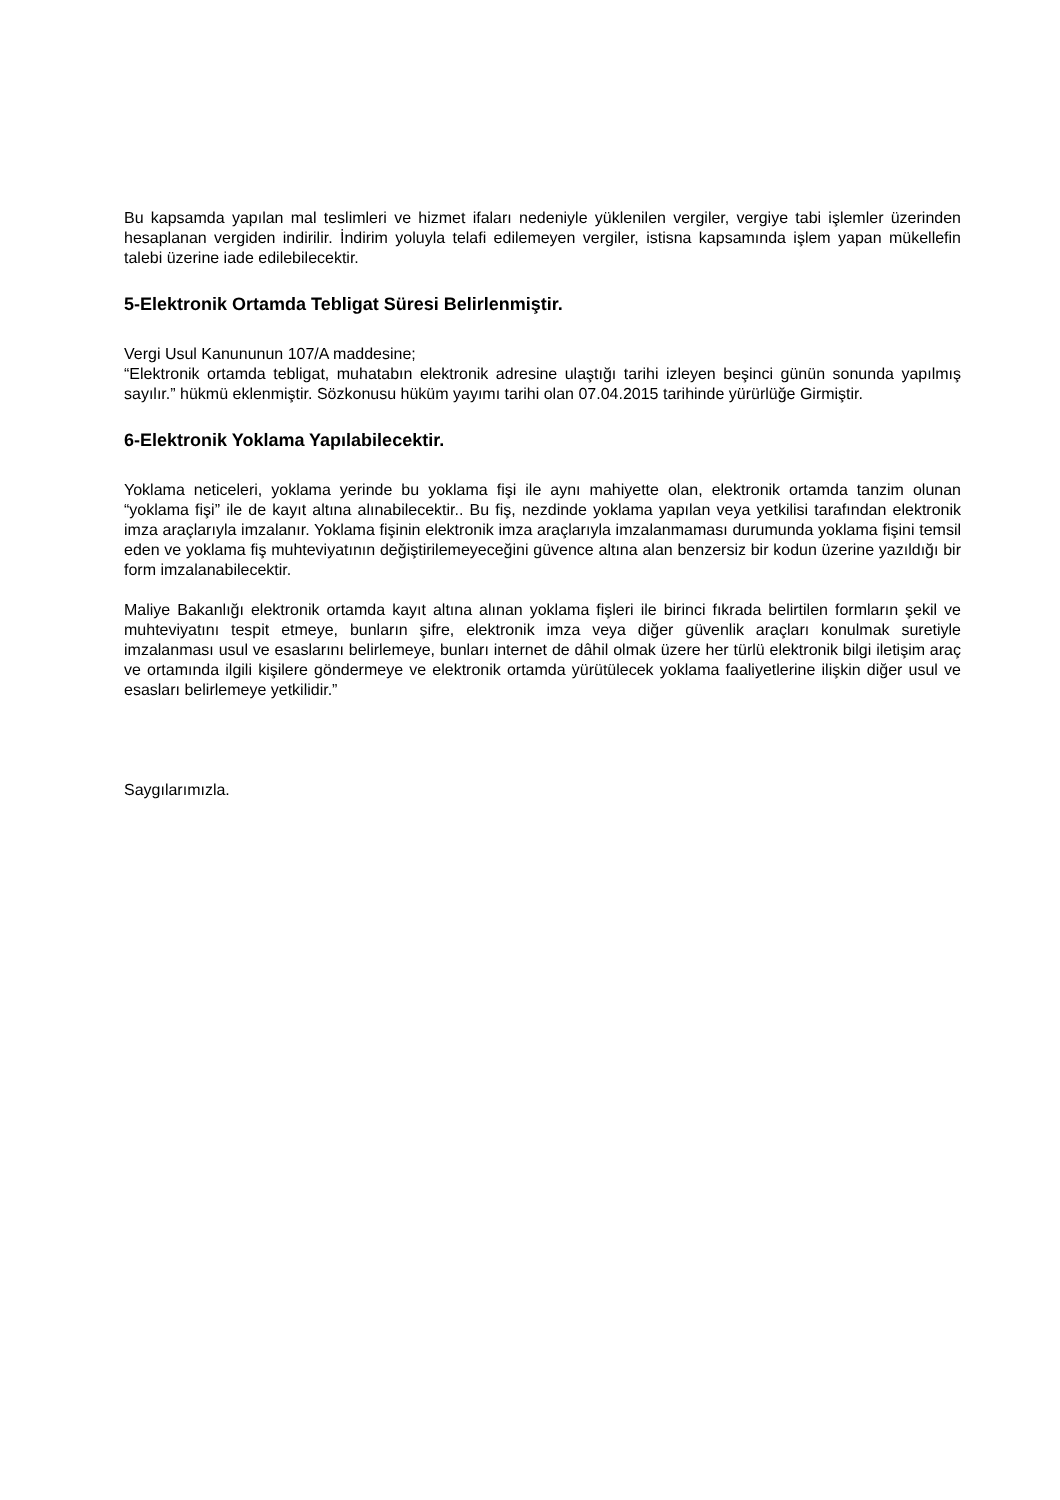Bu kapsamda yapılan mal teslimleri ve hizmet ifaları nedeniyle yüklenilen vergiler, vergiye tabi işlemler üzerinden hesaplanan vergiden indirilir. İndirim yoluyla telafi edilemeyen vergiler, istisna kapsamında işlem yapan mükellefin talebi üzerine iade edilebilecektir.
5-Elektronik Ortamda Tebligat Süresi Belirlenmiştir.
Vergi Usul Kanununun 107/A maddesine;
“Elektronik ortamda tebligat, muhatabın elektronik adresine ulaştığı tarihi izleyen beşinci günün sonunda yapılmış sayılır.” hükmü eklenmiştir. Sözkonusu hüküm yayımı tarihi olan 07.04.2015 tarihinde yürürlüğe Girmiştir.
6-Elektronik Yoklama Yapılabilecektir.
Yoklama neticeleri, yoklama yerinde bu yoklama fişi ile aynı mahiyette olan, elektronik ortamda tanzim olunan “yoklama fişi” ile de kayıt altına alınabilecektir.. Bu fiş, nezdinde yoklama yapılan veya yetkilisi tarafından elektronik imza araçlarıyla imzalanır. Yoklama fişinin elektronik imza araçlarıyla imzalanmaması durumunda yoklama fişini temsil eden ve yoklama fiş muhteviyatının değiştirilemeyeceğini güvence altına alan benzersiz bir kodun üzerine yazıldığı bir form imzalanabilecektir.
Maliye Bakanlığı elektronik ortamda kayıt altına alınan yoklama fişleri ile birinci fıkrada belirtilen formların şekil ve muhteviyatını tespit etmeye, bunların şifre, elektronik imza veya diğer güvenlik araçları konulmak suretiyle imzalanması usul ve esaslarını belirlemeye, bunları internet de dâhil olmak üzere her türlü elektronik bilgi iletişim araç ve ortamında ilgili kişilere göndermeye ve elektronik ortamda yürütülecek yoklama faaliyetlerine ilişkin diğer usul ve esasları belirlemeye yetkilidir.”
Saygılarımızla.